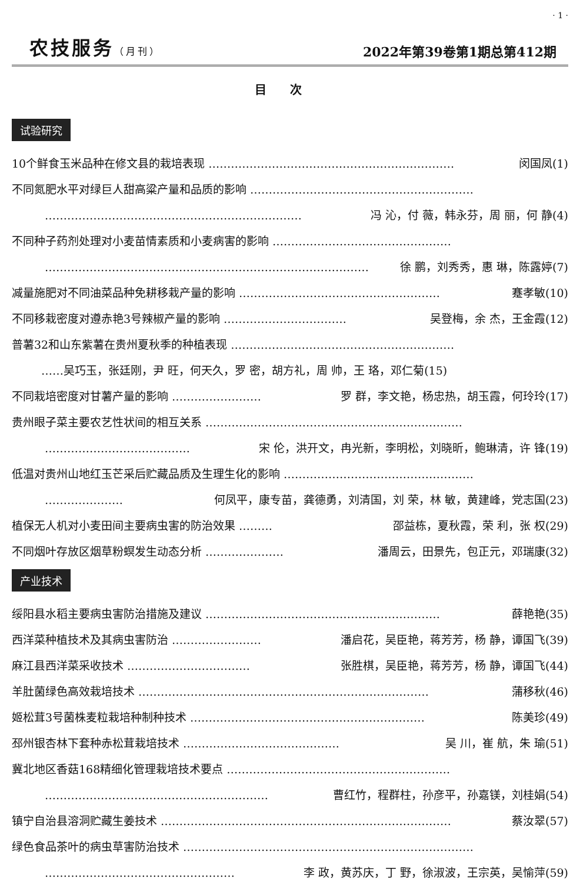· 1 ·
农技服务（月刊） 2022年第39卷第1期总第412期
目次
试验研究
10个鲜食玉米品种在修文县的栽培表现 ………………………………………………………… 闵国凤(1)
不同氮肥水平对绿巨人甜高粱产量和品质的影响 ……………………………………………………
…………………………………………………………… 冯 沁，付 薇，韩永芬，周 丽，何 静(4)
不同种子药剂处理对小麦苗情素质和小麦病害的影响 …………………………………………
…………………………………………………………………………… 徐 鹏，刘秀秀，惠 琳，陈露婷(7)
减量施肥对不同油菜品种免耕移栽产量的影响 ……………………………………………… 蹇孝敏(10)
不同移栽密度对遵赤艳3号辣椒产量的影响 …………………………… 吴登梅，余 杰，王金霞(12)
普薯32和山东紫薯在贵州夏秋季的种植表现 ……………………………………………………
…… 吴巧玉，张廷刚，尹 旺，何天久，罗 密，胡方礼，周 帅，王 珞，邓仁菊(15)
不同栽培密度对甘薯产量的影响 …………………… 罗 群，李文艳，杨忠热，胡玉霞，何玲玲(17)
贵州眼子菜主要农艺性状间的相互关系 ……………………………………………………………
………………………………… 宋 伦，洪开文，冉光新，李明松，刘晓昕，鲍琳清，许 锋(19)
低温对贵州山地红玉芒采后贮藏品质及生理生化的影响 ……………………………………………
………………… 何凤平，康专苗，龚德勇，刘清国，刘 荣，林 敏，黄建峰，党志国(23)
植保无人机对小麦田间主要病虫害的防治效果 ……… 邵益栋，夏秋霞，荣 利，张 权(29)
不同烟叶存放区烟草粉螟发生动态分析 ………………… 潘周云，田景先，包正元，邓瑞康(32)
产业技术
绥阳县水稻主要病虫害防治措施及建议 ……………………………………………………… 薛艳艳(35)
西洋菜种植技术及其病虫害防治 …………………… 潘启花，吴臣艳，蒋芳芳，杨 静，谭国飞(39)
麻江县西洋菜采收技术 …………………………… 张胜棋，吴臣艳，蒋芳芳，杨 静，谭国飞(44)
羊肚菌绿色高效栽培技术 …………………………………………………………………… 蒲移秋(46)
姬松茸3号菌株麦粒栽培种制种技术 ……………………………………………………… 陈美珍(49)
邳州银杏林下套种赤松茸栽培技术 …………………………………… 吴 川，崔 航，朱 瑜(51)
冀北地区香菇168精细化管理栽培技术要点 ……………………………………………………
…………………………………………………… 曹红竹，程群柱，孙彦平，孙嘉镁，刘桂娟(54)
镇宁自治县溶洞贮藏生姜技术 …………………………………………………………………… 蔡汝翠(57)
绿色食品茶叶的病虫草害防治技术 ……………………………………………………………………
…………………………………………… 李 政，黄苏庆，丁 野，徐淑波，王宗英，吴愉萍(59)